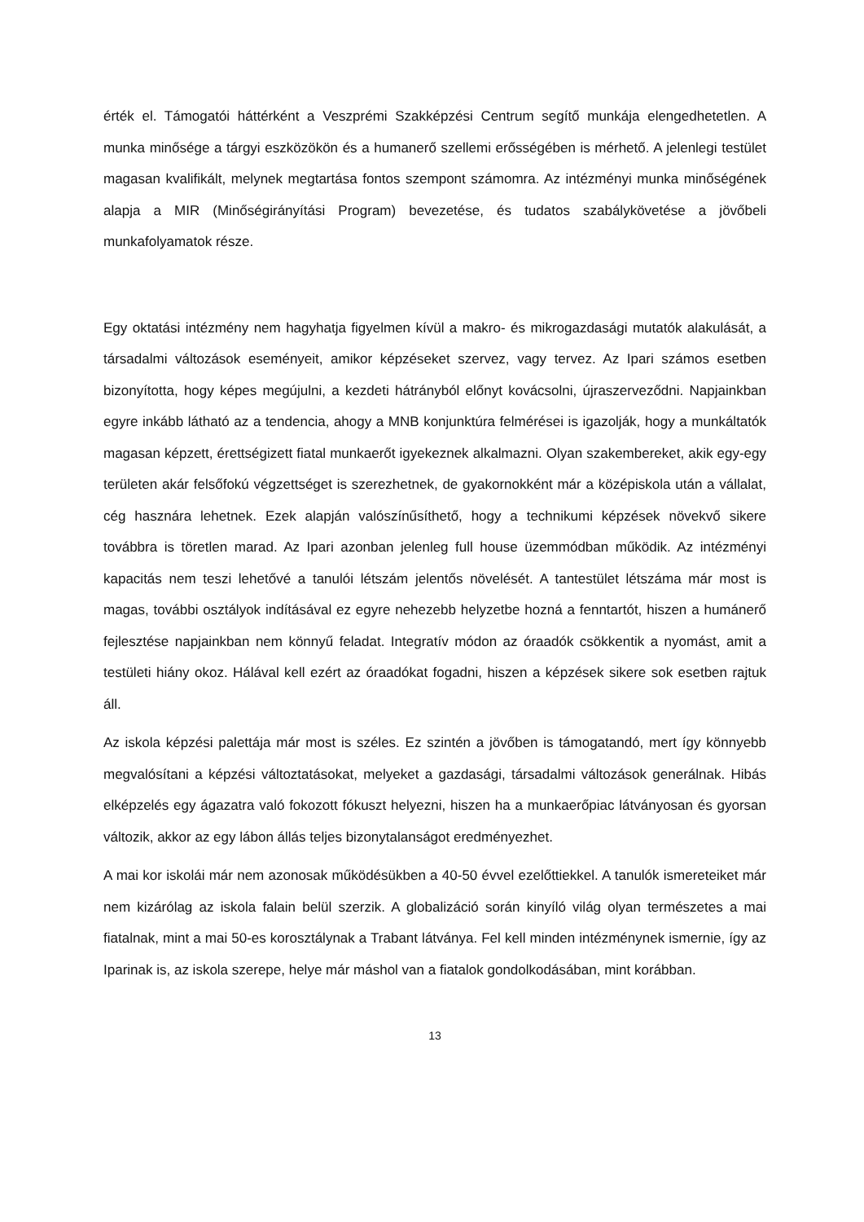érték el. Támogatói háttérként a Veszprémi Szakképzési Centrum segítő munkája elengedhetetlen. A munka minősége a tárgyi eszközökön és a humanerő szellemi erősségében is mérhető. A jelenlegi testület magasan kvalifikált, melynek megtartása fontos szempont számomra. Az intézményi munka minőségének alapja a MIR (Minőségirányítási Program) bevezetése, és tudatos szabálykövetése a jövőbeli munkafolyamatok része.
Egy oktatási intézmény nem hagyhatja figyelmen kívül a makro- és mikrogazdasági mutatók alakulását, a társadalmi változások eseményeit, amikor képzéseket szervez, vagy tervez. Az Ipari számos esetben bizonyította, hogy képes megújulni, a kezdeti hátrányból előnyt kovácsolni, újraszerveződni. Napjainkban egyre inkább látható az a tendencia, ahogy a MNB konjunktúra felmérései is igazolják, hogy a munkáltatók magasan képzett, érettségizett fiatal munkaerőt igyekeznek alkalmazni. Olyan szakembereket, akik egy-egy területen akár felsőfokú végzettséget is szerezhetnek, de gyakornokként már a középiskola után a vállalat, cég hasznára lehetnek. Ezek alapján valószínűsíthető, hogy a technikumi képzések növekvő sikere továbbra is töretlen marad. Az Ipari azonban jelenleg full house üzemmódban működik. Az intézményi kapacitás nem teszi lehetővé a tanulói létszám jelentős növelését. A tantestület létszáma már most is magas, további osztályok indításával ez egyre nehezebb helyzetbe hozná a fenntartót, hiszen a humánerő fejlesztése napjainkban nem könnyű feladat. Integratív módon az óraadók csökkentik a nyomást, amit a testületi hiány okoz. Hálával kell ezért az óraadókat fogadni, hiszen a képzések sikere sok esetben rajtuk áll.
Az iskola képzési palettája már most is széles. Ez szintén a jövőben is támogatandó, mert így könnyebb megvalósítani a képzési változtatásokat, melyeket a gazdasági, társadalmi változások generálnak. Hibás elképzelés egy ágazatra való fokozott fókuszt helyezni, hiszen ha a munkaerőpiac látványosan és gyorsan változik, akkor az egy lábon állás teljes bizonytalanságot eredményezhet.
A mai kor iskolái már nem azonosak működésükben a 40-50 évvel ezelőttiekkel. A tanulók ismereteiket már nem kizárólag az iskola falain belül szerzik. A globalizáció során kinyíló világ olyan természetes a mai fiatalnak, mint a mai 50-es korosztálynak a Trabant látványa. Fel kell minden intézménynek ismernie, így az Iparinak is, az iskola szerepe, helye már máshol van a fiatalok gondolkodásában, mint korábban.
13